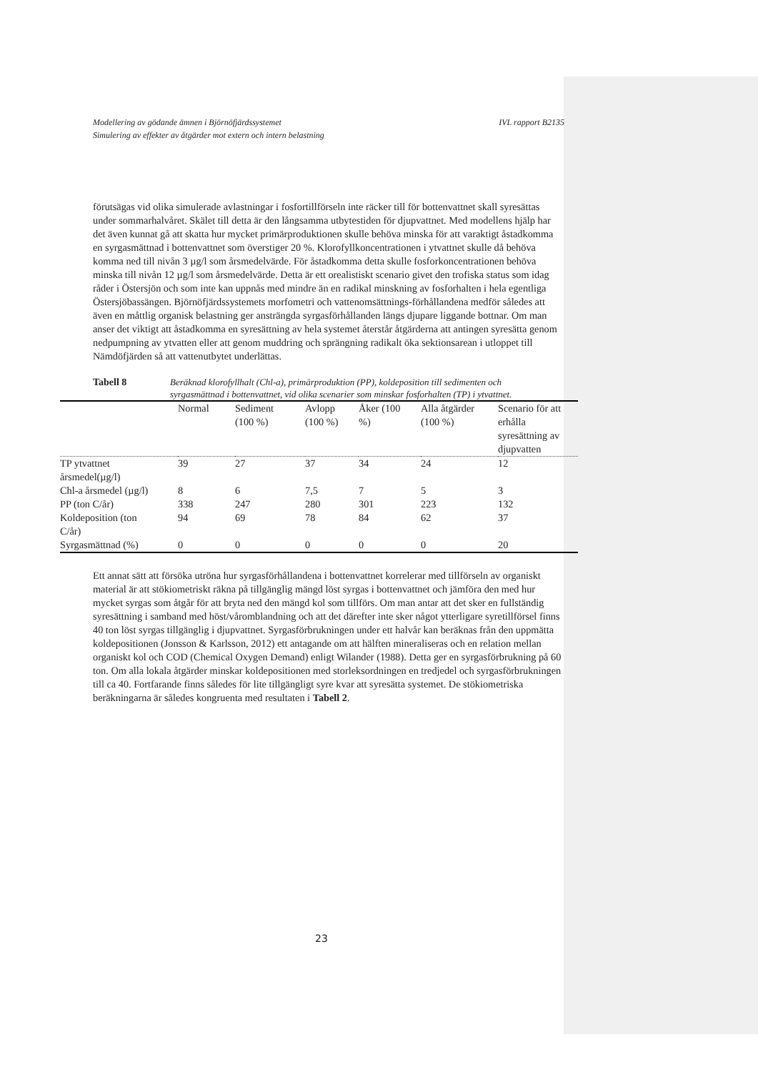IVL rapport B2135 Modellering av gödande ämnen i Björnöfjärdssystemet
Simulering av effekter av åtgärder mot extern och intern belastning
förutsägas vid olika simulerade avlastningar i fosfortillförseln inte räcker till för bottenvattnet skall syresättas under sommarhalvåret. Skälet till detta är den långsamma utbytestiden för djupvattnet. Med modellens hjälp har det även kunnat gå att skatta hur mycket primärproduktionen skulle behöva minska för att varaktigt åstadkomma en syrgasmättnad i bottenvattnet som överstiger 20 %. Klorofyllkoncentrationen i ytvattnet skulle då behöva komma ned till nivån 3 µg/l som årsmedelvärde. För åstadkomma detta skulle fosforkoncentrationen behöva minska till nivån 12 µg/l som årsmedelvärde. Detta är ett orealistiskt scenario givet den trofiska status som idag råder i Östersjön och som inte kan uppnås med mindre än en radikal minskning av fosforhalten i hela egentliga Östersjöbassängen. Björnöfjärdssystemets morfometri och vattenomsättnings-förhållandena medför således att även en måttlig organisk belastning ger ansträngda syrgasförhållanden längs djupare liggande bottnar. Om man anser det viktigt att åstadkomma en syresättning av hela systemet återstår åtgärderna att antingen syresätta genom nedpumpning av ytvatten eller att genom muddring och sprängning radikalt öka sektionsarean i utloppet till Nämdöfjärden så att vattenutbytet underlättas.
Tabell 8 Beräknad klorofyllhalt (Chl-a), primärproduktion (PP), koldeposition till sedimenten och syrgasmättnad i bottenvattnet, vid olika scenarier som minskar fosforhalten (TP) i ytvattnet.
| | Normal | Sediment (100 %) | Avlopp (100 %) | Åker (100 %) | Alla åtgärder (100 %) | Scenario för att erhålla syresättning av djupvatten |
| TP ytvattnet årsmedel(µg/l) | 39 | 27 | 37 | 34 | 24 | 12 |
| Chl-a årsmedel (µg/l) | 8 | 6 | 7,5 | 7 | 5 | 3 |
| PP (ton C/år) | 338 | 247 | 280 | 301 | 223 | 132 |
| Koldeposition (ton C/år) | 94 | 69 | 78 | 84 | 62 | 37 |
| Syrgasmättnad (%) | 0 | 0 | 0 | 0 | 0 | 20 |
Ett annat sätt att försöka utröna hur syrgasförhållandena i bottenvattnet korrelerar med tillförseln av organiskt material är att stökiometriskt räkna på tillgänglig mängd löst syrgas i bottenvattnet och jämföra den med hur mycket syrgas som åtgår för att bryta ned den mängd kol som tillförs. Om man antar att det sker en fullständig syresättning i samband med höst/våromblandning och att det därefter inte sker något ytterligare syretillförsel finns 40 ton löst syrgas tillgänglig i djupvattnet. Syrgasförbrukningen under ett halvår kan beräknas från den uppmätta koldepositionen (Jonsson & Karlsson, 2012) ett antagande om att hälften mineraliseras och en relation mellan organiskt kol och COD (Chemical Oxygen Demand) enligt Wilander (1988). Detta ger en syrgasförbrukning på 60 ton. Om alla lokala åtgärder minskar koldepositionen med storleksordningen en tredjedel och syrgasförbrukningen till ca 40. Fortfarande finns således för lite tillgängligt syre kvar att syresätta systemet. De stökiometriska beräkningarna är således kongruenta med resultaten i Tabell 2.
23